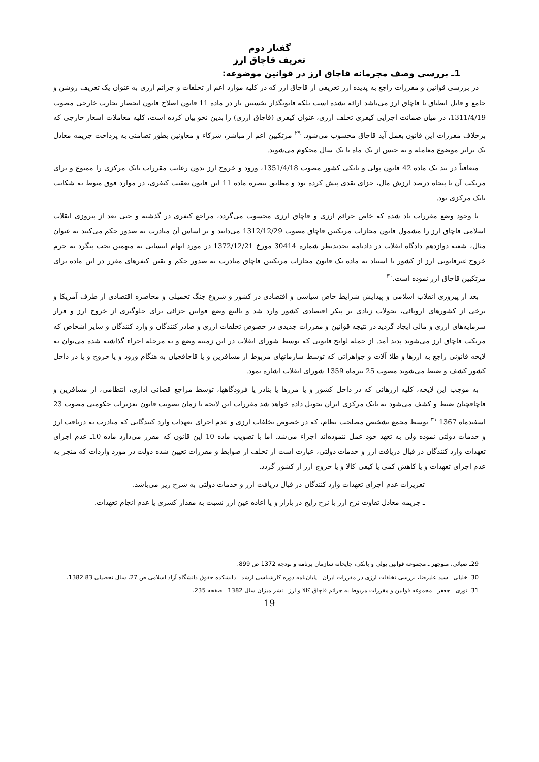گفتار دوم
تعریف قاچاق ارز
1ـ بررسی وصف مجرمانه قاچاق ارز در قوانین موضوعه:
در بررسی قوانین و مقررات راجع به پدیده ارز تعریفی از قاچاق ارز که در کلیه موارد اعم از تخلفات و جرائم ارزی به عنوان یک تعریف روشن و جامع و قابل انطباق با قاچاق ارز می‌باشد ارائه نشده است بلکه قانونگذار نخستین بار در ماده 11 قانون اصلاح قانون انحصار تجارت خارجی مصوب 1311/4/19، در میان ضمانت اجرایی کیفری تخلف ارزی، عنوان کیفری (قاچاق ارزی) را بدین نحو بیان کرده است، کلیه معاملات اسعار خارجی که برخلاف مقررات این قانون بعمل آید قاچاق محسوب می‌شود. <sup>۲۹</sup> مرتکبین اعم از مباشر، شرکاء و معاونین بطور تضامنی به پرداخت جریمه معادل یک برابر موضوع معامله و به حبس از یک ماه تا یک سال محکوم می‌شوند.
متعاقباً در بند یک ماده 42 قانون پولی و بانکی کشور مصوب 1351/4/18، ورود و خروج ارز بدون رعایت مقررات بانک مرکزی را ممنوع و برای مرتکب آن تا پنجاه درصد ارزش مال، جزای نقدی پیش کرده بود و مطابق تبصره ماده 11 این قانون تعقیب کیفری، در موارد فوق منوط به شکایت بانک مرکزی بود.
با وجود وضع مقررات یاد شده که خاص جرائم ارزی و قاچاق ارزی محسوب می‌گردد، مراجع کیفری در گذشته و حتی بعد از پیروزی انقلاب اسلامی قاچاق ارز را مشمول قانون مجازات مرتکبین قاچاق مصوب 1312/12/29 می‌دانند و بر اساس آن مبادرت به صدور حکم می‌کنند به عنوان مثال، شعبه دوازدهم دادگاه انقلاب در دادنامه تجدیدنظر شماره 30414 مورخ 1372/12/21 در مورد اتهام انتسابی به متهمین تحت پیگرد به جرم خروج غیرقانونی ارز از کشور با استناد به ماده یک قانون مجازات مرتکبین قاچاق مبادرت به صدور حکم و یقین کیفرهای مقرر در این ماده برای مرتکبین قاچاق ارز نموده است.<sup>۳۰</sup>
بعد از پیروزی انقلاب اسلامی و پیدایش شرایط خاص سیاسی و اقتصادی در کشور و شروع جنگ تحمیلی و محاصره اقتصادی از طرف آمریکا و برخی از کشورهای اروپائی، تحولات زیادی بر پیکر اقتصادی کشور وارد شد و بالتبع وضع قوانین جزائی برای جلوگیری از خروج ارز و فرار سرمایه‌های ارزی و مالی ایجاد گردید در نتیجه قوانین و مقررات جدیدی در خصوص تخلفات ارزی و صادر کنندگان و وارد کنندگان و سایر اشخاص که مرتکب قاچاق ارز می‌شوند پدید آمد. از جمله لوایح قانونی که توسط شورای انقلاب در این زمینه وضع و به مرحله اجراء گذاشته شده می‌توان به لایحه قانونی راجع به ارزها و طلا آلات و جواهراتی که توسط سازمانهای مربوط از مسافرین و یا قاچاقچیان به هنگام ورود و یا خروج و یا در داخل کشور کشف و ضبط می‌شوند مصوب 25 تیرماه 1359 شورای انقلاب اشاره نمود.
به موجب این لایحه، کلیه ارزهائی که در داخل کشور و یا مرزها یا بنادر یا فرودگاهها، توسط مراجع قضائی اداری، انتظامی، از مسافرین و قاچاقچیان ضبط و کشف می‌شود به بانک مرکزی ایران تحویل داده خواهد شد مقررات این لایحه تا زمان تصویب قانون تعزیرات حکومتی مصوب 23 اسفندماه 1367 <sup>۳۱</sup> توسط مجمع تشخیص مصلحت نظام، که در خصوص تخلفات ارزی و عدم اجرای تعهدات وارد کنندگانی که مبادرت به دریافت ارز و خدمات دولتی نموده ولی به تعهد خود عمل ننموده‌اند اجراء می‌شد. اما با تصویب ماده 10 این قانون که مقرر می‌دارد ماده 10ـ عدم اجرای تعهدات وارد کنندگان در قبال دریافت ارز و خدمات دولتی، عبارت است از تخلف از ضوابط و مقررات تعیین شده دولت در مورد واردات که منجر به عدم اجرای تعهدات و یا کاهش کمی یا کیفی کالا و یا خروج ارز از کشور گردد.
تعزیرات عدم اجرای تعهدات وارد کنندگان در قبال دریافت ارز و خدمات دولتی به شرح زیر می‌باشد.
ـ جریمه معادل تفاوت نرخ ارز با نرخ رایج در بازار و یا اعاده عین ارز نسبت به مقدار کسری یا عدم انجام تعهدات.
29ـ ضیائی، منوچهر ـ مجموعه قوانین پولی و بانکی، چاپخانه سازمان برنامه و بودجه 1372 ص 899.
30ـ خلیلی ـ سید علیرضا، بررسی تخلفات ارزی در مقررات ایران ـ پایان‌نامه دوره کارشناسی ارشد ـ دانشکده حقوق دانشگاه آزاد اسلامی ص 27، سال تحصیلی 83ـ1382.
31ـ نوری ـ جعفر ـ مجموعه قوانین و مقررات مربوط به جرائم قاچاق کالا و ارز ـ نشر میزان سال 1382 ـ صفحه 235.
19